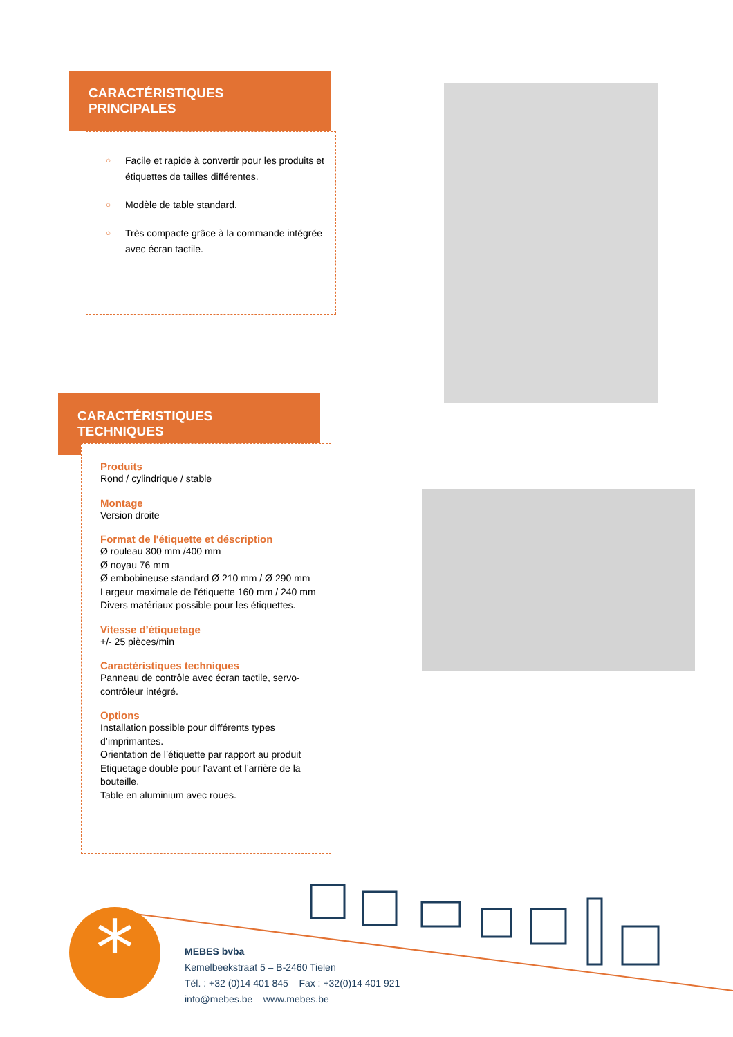CARACTÉRISTIQUES PRINCIPALES
○ Facile et rapide à convertir pour les produits et étiquettes de tailles différentes.
○ Modèle de table standard.
○ Très compacte grâce à la commande intégrée avec écran tactile.
CARACTÉRISTIQUES TECHNIQUES
Produits
Rond / cylindrique / stable
Montage
Version droite
Format de l'étiquette et déscription
Ø rouleau 300 mm /400 mm
Ø noyau 76 mm
Ø embobineuse standard Ø 210 mm / Ø 290 mm
Largeur maximale de l'étiquette 160 mm / 240 mm
Divers matériaux possible pour les étiquettes.
Vitesse d’étiquetage
+/- 25 pièces/min
Caractéristiques techniques
Panneau de contrôle avec écran tactile, servo-contrôleur intégré.
Options
Installation possible pour différents types d’imprimantes.
Orientation de l’étiquette par rapport au produit
Etiquetage double pour l’avant et l’arrière de la bouteille.
Table en aluminium avec roues.
*
MEBES bvba
Kemelbeekstraat 5 – B-2460 Tielen
Tél. : +32 (0)14 401 845 – Fax : +32(0)14 401 921
info@mebes.be – www.mebes.be